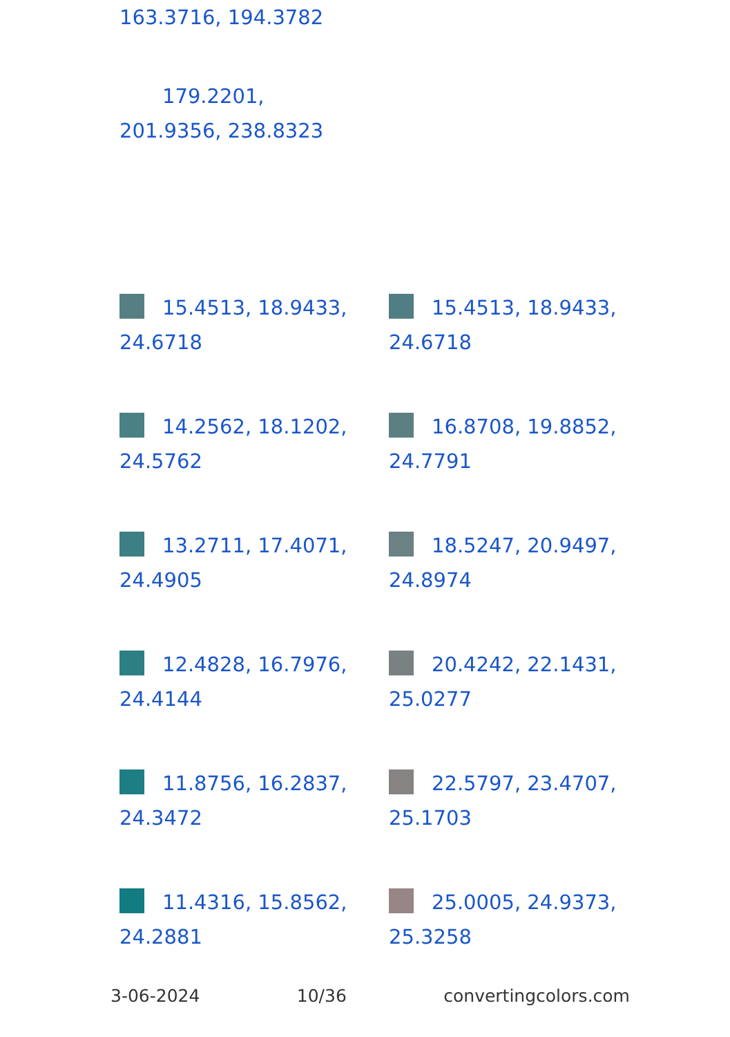163.3716, 194.3782
179.2201,
201.9356, 238.8323
15.4513, 18.9433, 24.6718
15.4513, 18.9433, 24.6718
14.2562, 18.1202, 24.5762
16.8708, 19.8852, 24.7791
13.2711, 17.4071, 24.4905
18.5247, 20.9497, 24.8974
12.4828, 16.7976, 24.4144
20.4242, 22.1431, 25.0277
11.8756, 16.2837, 24.3472
22.5797, 23.4707, 25.1703
11.4316, 15.8562, 24.2881
25.0005, 24.9373, 25.3258
3-06-2024 10/36 convertingcolors.com